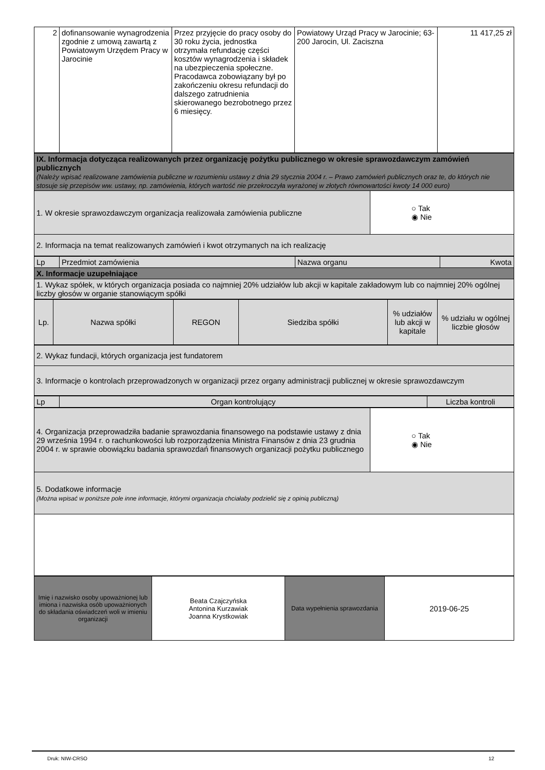| 2 | dofinansowanie wynagrodzenia zgodnie z umową zawartą z Powiatowym Urzędem Pracy w Jarocinie | Przez przyjęcie do pracy osoby do 30 roku życia, jednostka otrzymała refundację części kosztów wynagrodzenia i składek na ubezpieczenia społeczne. Pracodawca zobowiązany był po zakończeniu okresu refundacji do dalszego zatrudnienia skierowanego bezrobotnego przez 6 miesięcy. | Powiatowy Urząd Pracy w Jarocinie; 63-200 Jarocin, Ul. Zaciszna | 11 417,25 zł |
| IX. Informacja dotycząca realizowanych przez organizację pożytku publicznego w okresie sprawozdawczym zamówień publicznych (Należy wpisać realizowane zamówienia publiczne w rozumieniu ustawy z dnia 29 stycznia 2004 r. – Prawo zamówień publicznych oraz te, do których nie stosuje się przepisów ww. ustawy, np. zamówienia, których wartość nie przekroczyła wyrażonej w złotych równowartości kwoty 14 000 euro) | |
| 1. W okresie sprawozdawczym organizacja realizowała zamówienia publiczne | ○ Tak ◉ Nie |
| 2. Informacja na temat realizowanych zamówień i kwot otrzymanych na ich realizację | |
| Lp | Przedmiot zamówienia | Nazwa organu | Kwota |
| X. Informacje uzupełniające | | | |
| 1. Wykaz spółek, w których organizacja posiada co najmniej 20% udziałów lub akcji w kapitale zakładowym lub co najmniej 20% ogólnej liczby głosów w organie stanowiącym spółki | | | |
| Lp. | Nazwa spółki | REGON | Siedziba spółki | % udziałów lub akcji w kapitale | % udziału w ogólnej liczbie głosów |
| 2. Wykaz fundacji, których organizacja jest fundatorem |
| 3. Informacje o kontrolach przeprowadzonych w organizacji przez organy administracji publicznej w okresie sprawozdawczym |
| Lp | Organ kontrolujący | Liczba kontroli |
| 4. Organizacja przeprowadziła badanie sprawozdania finansowego na podstawie ustawy z dnia 29 września 1994 r. o rachunkowości lub rozporządzenia Ministra Finansów z dnia 23 grudnia 2004 r. w sprawie obowiązku badania sprawozdań finansowych organizacji pożytku publicznego | ○ Tak ◉ Nie |
| 5. Dodatkowe informacje (Można wpisać w poniższe pole inne informacje, którymi organizacja chciałaby podzielić się z opinią publiczną) | |
| Imię i nazwisko osoby upoważnionej lub imiona i nazwiska osób upoważnionych do składania oświadczeń woli w imieniu organizacji | Beata Czajczyńska Antonina Kurzawiak Joanna Krystkowiak | Data wypełnienia sprawozdania | 2019-06-25 |
Druk: NIW-CRSO 12